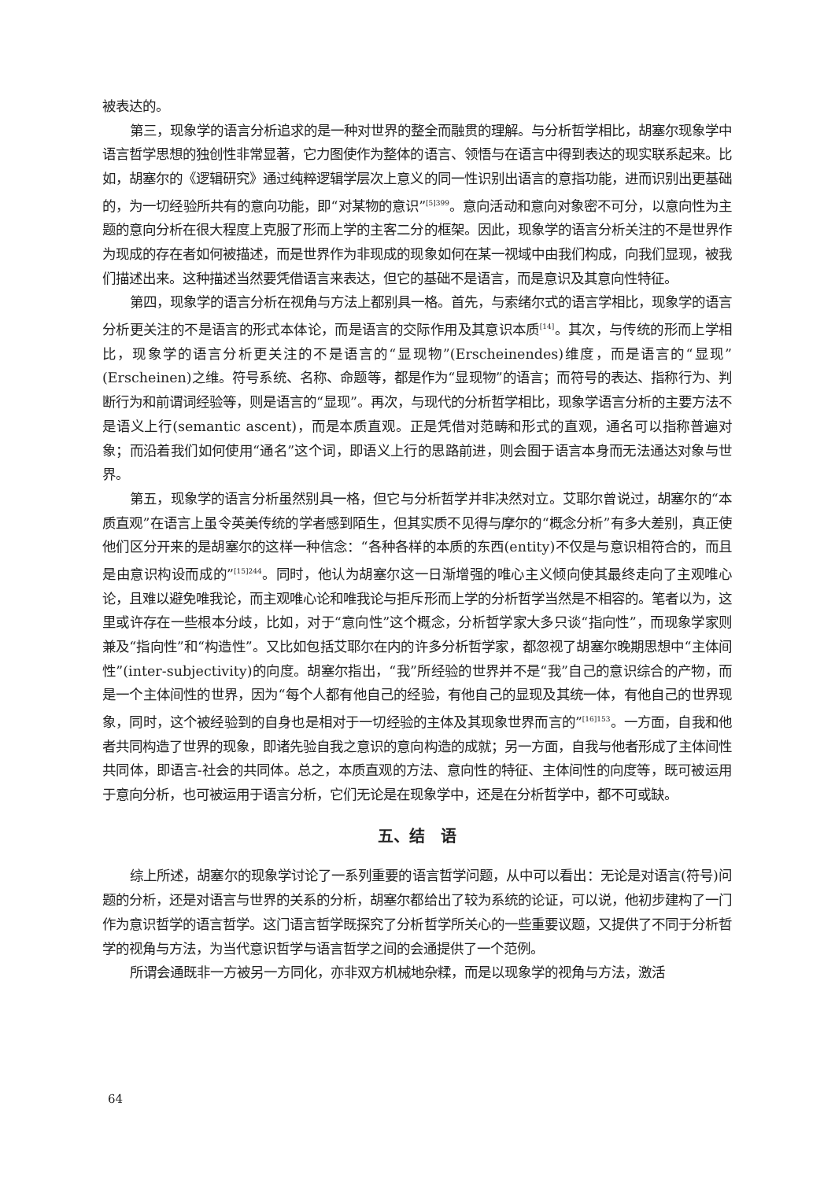被表达的。
第三，现象学的语言分析追求的是一种对世界的整全而融贯的理解。与分析哲学相比，胡塞尔现象学中语言哲学思想的独创性非常显著，它力图使作为整体的语言、领悟与在语言中得到表达的现实联系起来。比如，胡塞尔的《逻辑研究》通过纯粹逻辑学层次上意义的同一性识别出语言的意指功能，进而识别出更基础的，为一切经验所共有的意向功能，即“对某物的意识”<sup>[5]399</sup>。意向活动和意向对象密不可分，以意向性为主题的意向分析在很大程度上克服了形而上学的主客二分的框架。因此，现象学的语言分析关注的不是世界作为现成的存在者如何被描述，而是世界作为非现成的现象如何在某一视域中由我们构成，向我们显现，被我们描述出来。这种描述当然要凭借语言来表达，但它的基础不是语言，而是意识及其意向性特征。
第四，现象学的语言分析在视角与方法上都别具一格。首先，与索绪尔式的语言学相比，现象学的语言分析更关注的不是语言的形式本体论，而是语言的交际作用及其意识本质<sup>[14]</sup>。其次，与传统的形而上学相比，现象学的语言分析更关注的不是语言的“显现物”(Erscheinendes)维度，而是语言的“显现”(Erscheinen)之维。符号系统、名称、命题等，都是作为“显现物”的语言；而符号的表达、指称行为、判断行为和前谓词经验等，则是语言的“显现”。再次，与现代的分析哲学相比，现象学语言分析的主要方法不是语义上行(semantic ascent)，而是本质直观。正是凭借对范畴和形式的直观，通名可以指称普遍对象；而沿着我们如何使用“通名”这个词，即语义上行的思路前进，则会囿于语言本身而无法通达对象与世界。
第五，现象学的语言分析虽然别具一格，但它与分析哲学并非决然对立。艾耶尔曾说过，胡塞尔的“本质直观”在语言上虽令英美传统的学者感到陌生，但其实质不见得与摩尔的“概念分析”有多大差别，真正使他们区分开来的是胡塞尔的这样一种信念：“各种各样的本质的东西(entity)不仅是与意识相符合的，而且是由意识构设而成的”<sup>[15]244</sup>。同时，他认为胡塞尔这一日渐增强的唯心主义倾向使其最终走向了主观唯心论，且难以避免唯我论，而主观唯心论和唯我论与拒斥形而上学的分析哲学当然是不相容的。笔者以为，这里或许存在一些根本分歧，比如，对于“意向性”这个概念，分析哲学家大多只谈“指向性”，而现象学家则兼及“指向性”和“构造性”。又比如包括艾耶尔在内的许多分析哲学家，都忽视了胡塞尔晚期思想中“主体间性”(inter-subjectivity)的向度。胡塞尔指出，“我”所经验的世界并不是“我”自己的意识综合的产物，而是一个主体间性的世界，因为“每个人都有他自己的经验，有他自己的显现及其统一体，有他自己的世界现象，同时，这个被经验到的自身也是相对于一切经验的主体及其现象世界而言的”<sup>[16]153</sup>。一方面，自我和他者共同构造了世界的现象，即诸先验自我之意识的意向构造的成就；另一方面，自我与他者形成了主体间性共同体，即语言-社会的共同体。总之，本质直观的方法、意向性的特征、主体间性的向度等，既可被运用于意向分析，也可被运用于语言分析，它们无论是在现象学中，还是在分析哲学中，都不可或缺。
五、结　语
综上所述，胡塞尔的现象学讨论了一系列重要的语言哲学问题，从中可以看出：无论是对语言(符号)问题的分析，还是对语言与世界的关系的分析，胡塞尔都给出了较为系统的论证，可以说，他初步建构了一门作为意识哲学的语言哲学。这门语言哲学既探究了分析哲学所关心的一些重要议题，又提供了不同于分析哲学的视角与方法，为当代意识哲学与语言哲学之间的会通提供了一个范例。
所谓会通既非一方被另一方同化，亦非双方机械地杂糅，而是以现象学的视角与方法，激活
64